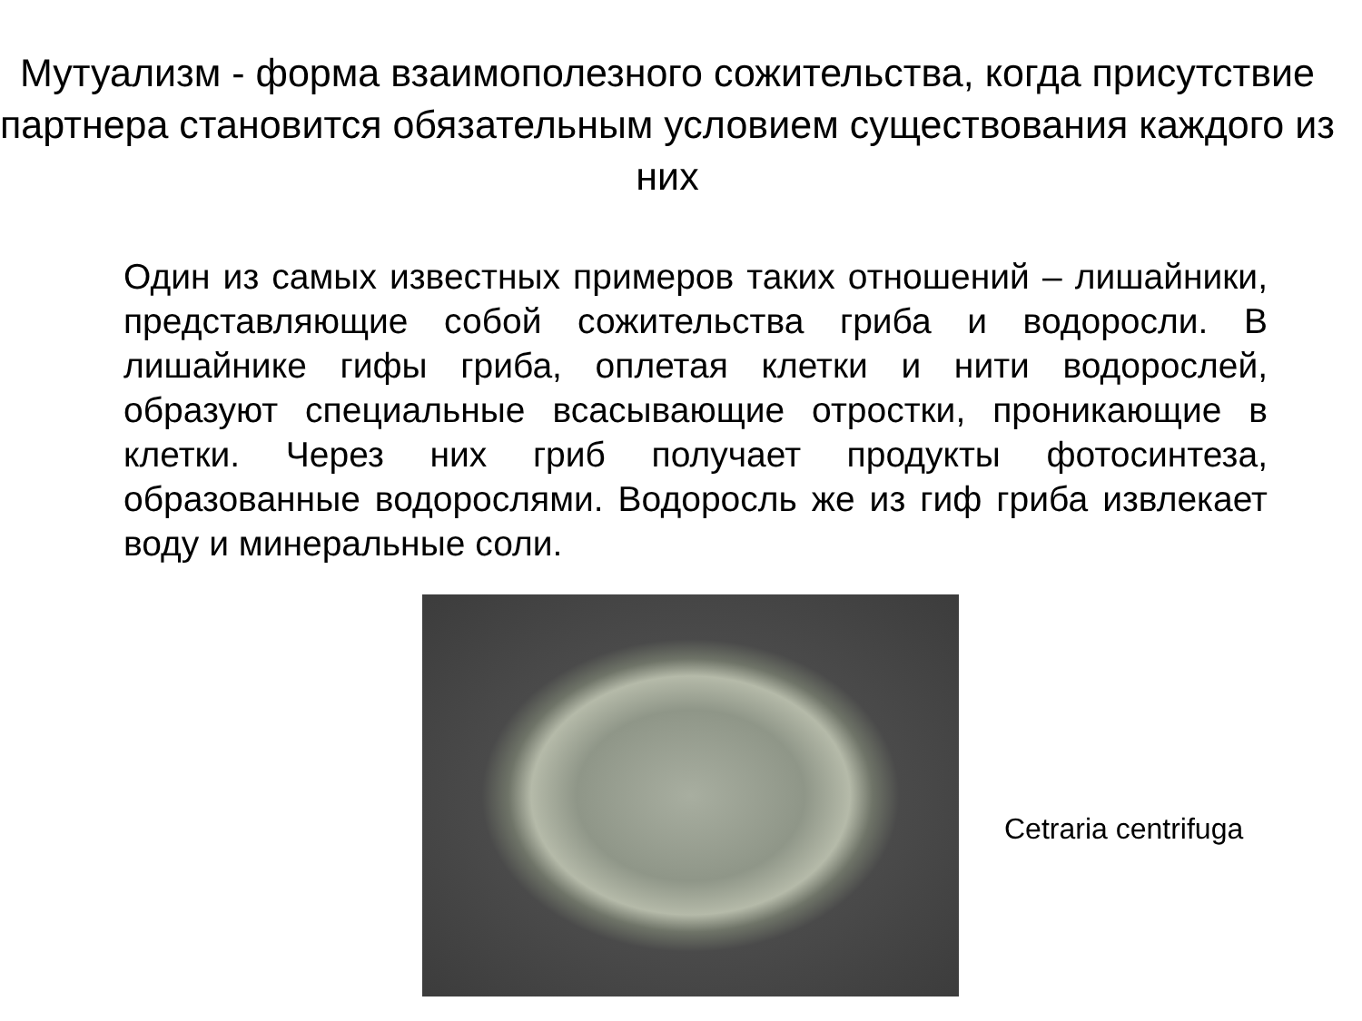Мутуализм - форма взаимополезного сожительства, когда присутствие партнера становится обязательным условием существования каждого из них
Один из самых известных примеров таких отношений – лишайники, представляющие собой сожительства гриба и водоросли. В лишайнике гифы гриба, оплетая клетки и нити водорослей, образуют специальные всасывающие отростки, проникающие в клетки. Через них гриб получает продукты фотосинтеза, образованные водорослями. Водоросль же из гиф гриба извлекает воду и минеральные соли.
Cetraria centrifuga